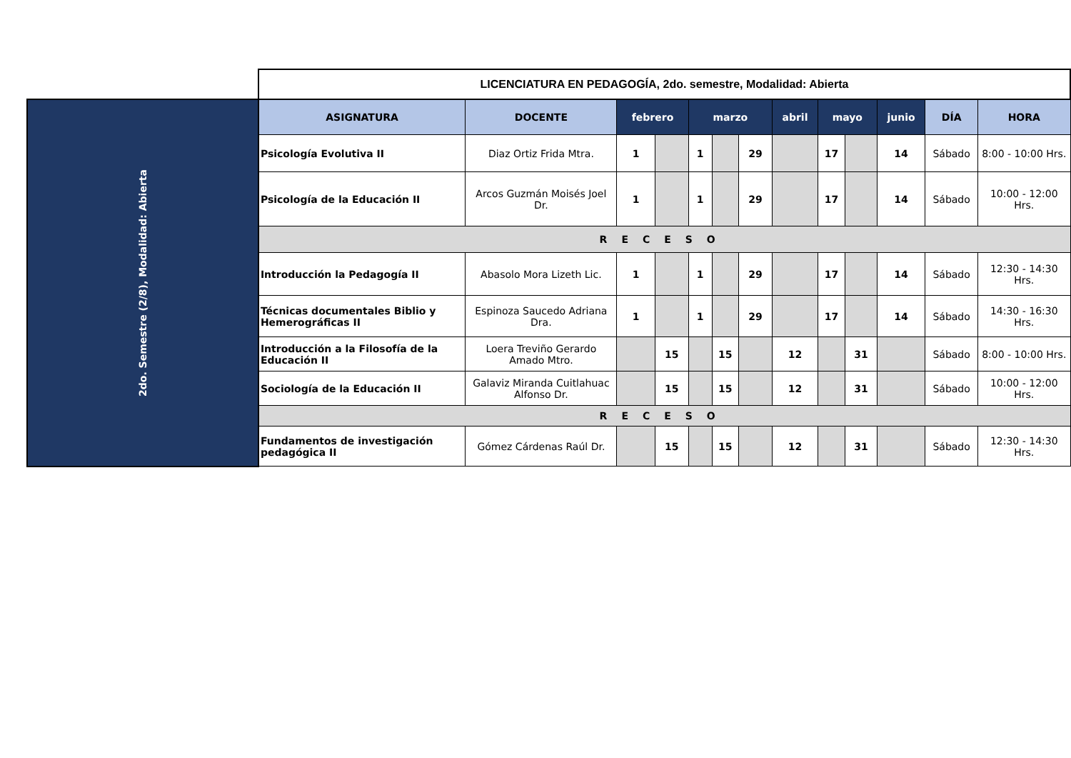| | LICENCIATURA EN PEDAGOGÍA, 2do. semestre, Modalidad: Abierta | | | | | | | | | | | | |
| 2do. Semestre (2/8), Modalidad: Abierta | ASIGNATURA | DOCENTE | febrero | | marzo | | | abril | mayo | | junio | DÍA | HORA |
| | Psicología Evolutiva II | Diaz Ortiz Frida Mtra. | 1 | | 1 | | 29 | | 17 | | 14 | Sábado | 8:00 - 10:00 Hrs. |
| | Psicología de la Educación II | Arcos Guzmán Moisés Joel Dr. | 1 | | 1 | | 29 | | 17 | | 14 | Sábado | 10:00 - 12:00 Hrs. |
| | RECESO | | | | | | | | | | | | |
| | Introducción la Pedagogía II | Abasolo Mora Lizeth Lic. | 1 | | 1 | | 29 | | 17 | | 14 | Sábado | 12:30 - 14:30 Hrs. |
| | Técnicas documentales Biblio y Hemerográficas II | Espinoza Saucedo Adriana Dra. | 1 | | 1 | | 29 | | 17 | | 14 | Sábado | 14:30 - 16:30 Hrs. |
| | Introducción a la Filosofía de la Educación II | Loera Treviño Gerardo Amado Mtro. | | 15 | | 15 | | 12 | | 31 | | Sábado | 8:00 - 10:00 Hrs. |
| | Sociología de la Educación II | Galaviz Miranda Cuitlahuac Alfonso Dr. | | 15 | | 15 | | 12 | | 31 | | Sábado | 10:00 - 12:00 Hrs. |
| | RECESO | | | | | | | | | | | | |
| | Fundamentos de investigación pedagógica II | Gómez Cárdenas Raúl Dr. | | 15 | | 15 | | 12 | | 31 | | Sábado | 12:30 - 14:30 Hrs. |